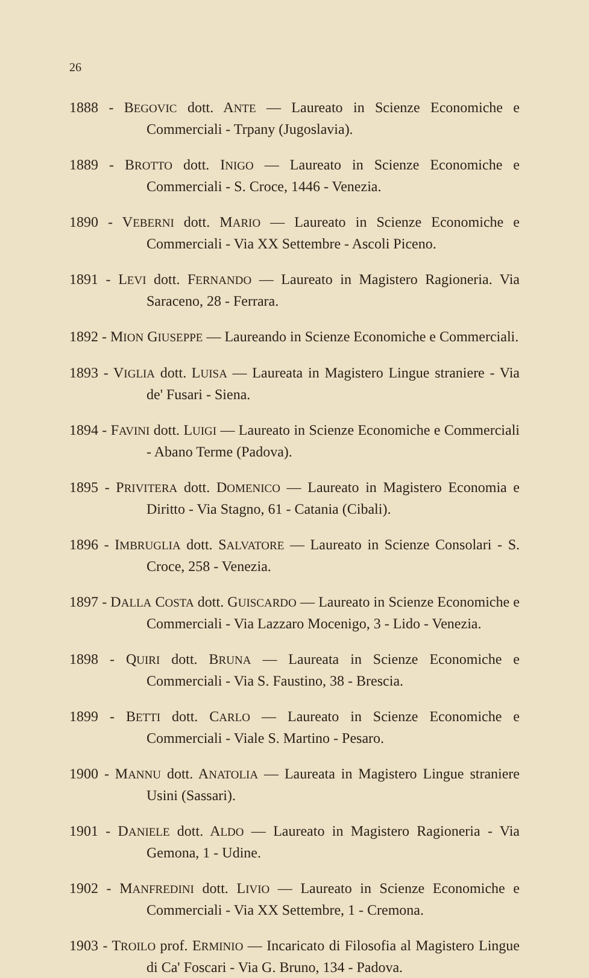26
1888 - BEGOVIC dott. ANTE — Laureato in Scienze Economiche e Commerciali - Trpany (Jugoslavia).
1889 - BROTTO dott. INIGO — Laureato in Scienze Economiche e Commerciali - S. Croce, 1446 - Venezia.
1890 - VEBERNI dott. MARIO — Laureato in Scienze Economiche e Commerciali - Via XX Settembre - Ascoli Piceno.
1891 - LEVI dott. FERNANDO — Laureato in Magistero Ragioneria. Via Saraceno, 28 - Ferrara.
1892 - MION GIUSEPPE — Laureando in Scienze Economiche e Commerciali.
1893 - VIGLIA dott. LUISA — Laureata in Magistero Lingue straniere - Via de' Fusari - Siena.
1894 - FAVINI dott. LUIGI — Laureato in Scienze Economiche e Commerciali - Abano Terme (Padova).
1895 - PRIVITERA dott. DOMENICO — Laureato in Magistero Economia e Diritto - Via Stagno, 61 - Catania (Cibali).
1896 - IMBRUGLIA dott. SALVATORE — Laureato in Scienze Consolari - S. Croce, 258 - Venezia.
1897 - DALLA COSTA dott. GUISCARDO — Laureato in Scienze Economiche e Commerciali - Via Lazzaro Mocenigo, 3 - Lido - Venezia.
1898 - QUIRI dott. BRUNA — Laureata in Scienze Economiche e Commerciali - Via S. Faustino, 38 - Brescia.
1899 - BETTI dott. CARLO — Laureato in Scienze Economiche e Commerciali - Viale S. Martino - Pesaro.
1900 - MANNU dott. ANATOLIA — Laureata in Magistero Lingue straniere Usini (Sassari).
1901 - DANIELE dott. ALDO — Laureato in Magistero Ragioneria - Via Gemona, 1 - Udine.
1902 - MANFREDINI dott. LIVIO — Laureato in Scienze Economiche e Commerciali - Via XX Settembre, 1 - Cremona.
1903 - TROILO prof. ERMINIO — Incaricato di Filosofia al Magistero Lingue di Ca' Foscari - Via G. Bruno, 134 - Padova.